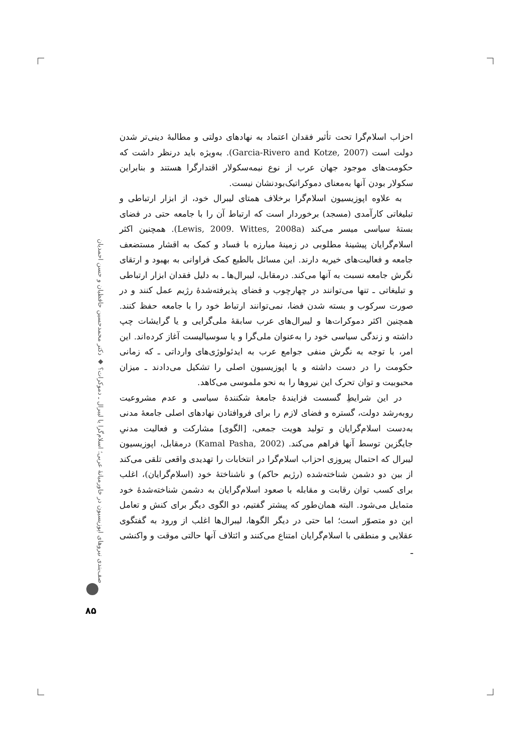احزاب اسلام‌گرا تحت تأثیر فقدان اعتماد به نهادهای دولتی و مطالبهٔ دینی‌تر شدن دولت است (Garcia-Rivero and Kotze, 2007). به‌ویژه باید درنظر داشت که حکومت‌های موجود جهان عرب از نوع نیمه‌سکولار اقتدارگرا هستند و بنابراین سکولار بودن آنها به‌معنای دموکراتیک‌بودنشان نیست.
به علاوه اپوزیسیون اسلام‌گرا برخلاف همتای لیبرال خود، از ابزار ارتباطی و تبلیغاتی کارآمدی (مسجد) برخوردار است که ارتباط آن را با جامعه حتی در فضای بستهٔ سیاسی میسر می‌کند (Lewis, 2009. Wittes, 2008a). همچنین اکثر اسلام‌گرایان پیشینهٔ مطلوبی در زمینهٔ مبارزه با فساد و کمک به اقشار مستضعف جامعه و فعالیت‌های خیریه دارند. این مسائل بالطبع کمک فراوانی به بهبود و ارتقای نگرش جامعه نسبت به آنها می‌کند. درمقابل، لیبرال‌ها ـ به دلیل فقدان ابزار ارتباطی و تبلیغاتی ـ تنها می‌توانند در چهارچوب و فضای پذیرفته‌شدهٔ رژیم عمل کنند و در صورت سرکوب و بسته شدن فضا، نمی‌توانند ارتباط خود را با جامعه حفظ کنند. همچنین اکثر دموکرات‌ها و لیبرال‌های عرب سابقهٔ ملی‌گرایی و یا گرایشات چپ داشته و زندگی سیاسی خود را به‌عنوان ملی‌گرا و یا سوسیالیست آغاز کرده‌اند. این امر، با توجه به نگرش منفی جوامع عرب به ایدئولوژی‌های وارداتی ـ که زمانی حکومت را در دست داشته و یا اپوزیسیون اصلی را تشکیل می‌دادند ـ میزان محبوبیت و توان تحرک این نیروها را به نحو ملموسی می‌کاهد.
در این شرایطِ گسست فزایندهٔ جامعهٔ شکنندهٔ سیاسی و عدم مشروعیت روبه‌رشد دولت، گستره و فضای لازم را برای فروافتادن نهادهای اصلی جامعهٔ مدنی به‌دست اسلام‌گرایان و تولید هویت جمعی، [الگوی] مشارکت و فعالیت مدنیِ جایگزین توسط آنها فراهم می‌کند. (Kamal Pasha, 2002) درمقابل، اپوزیسیون لیبرال که احتمال پیروزی احزاب اسلام‌گرا در انتخابات را تهدیدی واقعی تلقی می‌کند از بین دو دشمن شناخته‌شده (رژیم حاکم) و ناشناختهٔ خود (اسلام‌گرایان)، اغلب برای کسب توان رقابت و مقابله با صعود اسلام‌گرایان به دشمن شناخته‌شدهٔ خود متمایل می‌شود. البته همان‌طور که پیشتر گفتیم، دو الگوی دیگر برای کنش و تعامل این دو متصوّر است؛ اما حتی در دیگر الگوها، لیبرال‌ها اغلب از ورود به گفتگوی عقلایی و منطقی با اسلام‌گرایان امتناع می‌کنند و ائتلاف آنها حالتی موقت و واکنشی ـ
صف‌بندی نیروهای اپوزیسیون در خاورمیانهٔ عربی؛ اسلام‌گرا یا لیبرال ـ دموکرات؟ ◆ دکتر محمدحسین حافظیان و حسن احمدیان
۸۵